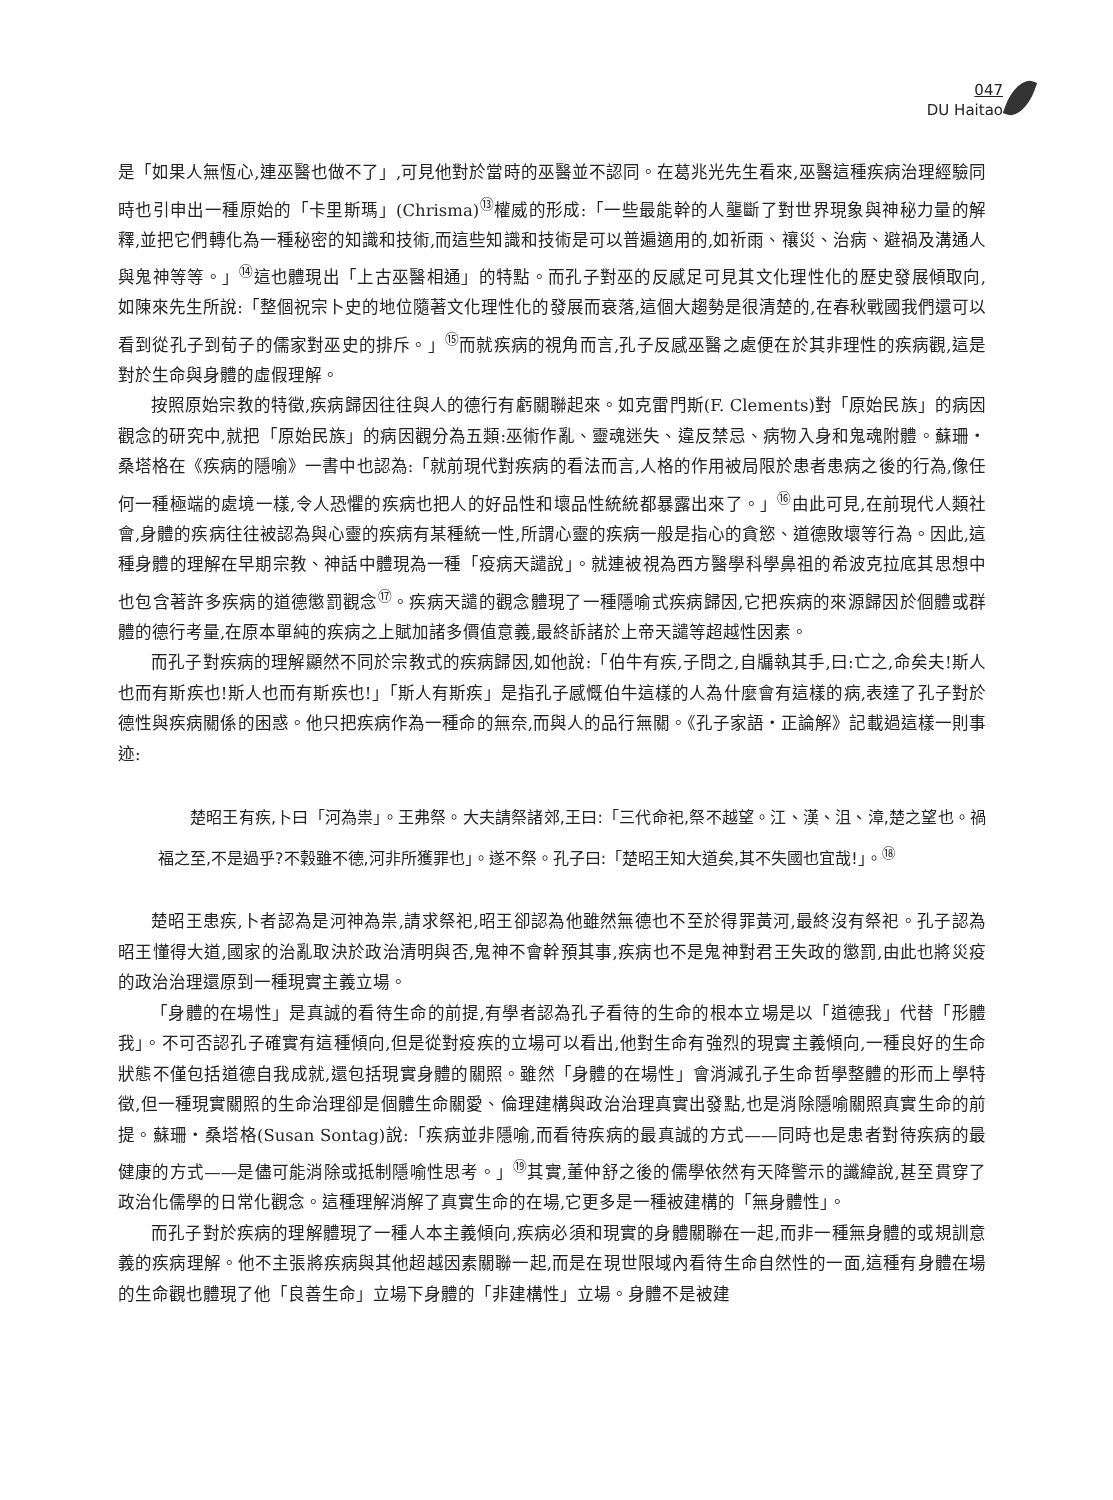047
DU Haitao
是「如果人無恆心,連巫醫也做不了」,可見他對於當時的巫醫並不認同。在葛兆光先生看來,巫醫這種疾病治理經驗同時也引申出一種原始的「卡里斯瑪」(Chrisma)<sup>⑬</sup>權威的形成:「一些最能幹的人壟斷了對世界現象與神秘力量的解釋,並把它們轉化為一種秘密的知識和技術,而這些知識和技術是可以普遍適用的,如祈雨、禳災、治病、避禍及溝通人與鬼神等等。」<sup>⑭</sup>這也體現出「上古巫醫相通」的特點。而孔子對巫的反感足可見其文化理性化的歷史發展傾取向,如陳來先生所說:「整個祝宗卜史的地位隨著文化理性化的發展而衰落,這個大趨勢是很清楚的,在春秋戰國我們還可以看到從孔子到荀子的儒家對巫史的排斥。」<sup>⑮</sup>而就疾病的視角而言,孔子反感巫醫之處便在於其非理性的疾病觀,這是對於生命與身體的虛假理解。
按照原始宗教的特徵,疾病歸因往往與人的德行有虧關聯起來。如克雷門斯(F. Clements)對「原始民族」的病因觀念的研究中,就把「原始民族」的病因觀分為五類:巫術作亂、靈魂迷失、違反禁忌、病物入身和鬼魂附體。蘇珊・桑塔格在《疾病的隱喻》一書中也認為:「就前現代對疾病的看法而言,人格的作用被局限於患者患病之後的行為,像任何一種極端的處境一樣,令人恐懼的疾病也把人的好品性和壞品性統統都暴露出來了。」<sup>⑯</sup>由此可見,在前現代人類社會,身體的疾病往往被認為與心靈的疾病有某種統一性,所謂心靈的疾病一般是指心的貪慾、道德敗壞等行為。因此,這種身體的理解在早期宗教、神話中體現為一種「疫病天譴說」。就連被視為西方醫學科學鼻祖的希波克拉底其思想中也包含著許多疾病的道德懲罰觀念<sup>⑰</sup>。疾病天譴的觀念體現了一種隱喻式疾病歸因,它把疾病的來源歸因於個體或群體的德行考量,在原本單純的疾病之上賦加諸多價值意義,最終訴諸於上帝天譴等超越性因素。
而孔子對疾病的理解顯然不同於宗教式的疾病歸因,如他說:「伯牛有疾,子問之,自牖執其手,曰:亡之,命矣夫!斯人也而有斯疾也!斯人也而有斯疾也!」「斯人有斯疾」是指孔子感慨伯牛這樣的人為什麼會有這樣的病,表達了孔子對於德性與疾病關係的困惑。他只把疾病作為一種命的無奈,而與人的品行無關。《孔子家語・正論解》記載過這樣一則事迹:
楚昭王有疾,卜曰「河為祟」。王弗祭。大夫請祭諸郊,王曰:「三代命祀,祭不越望。江、漢、沮、漳,楚之望也。禍福之至,不是過乎?不穀雖不德,河非所獲罪也」。遂不祭。孔子曰:「楚昭王知大道矣,其不失國也宜哉!」。<sup>⑱</sup>
楚昭王患疾,卜者認為是河神為祟,請求祭祀,昭王卻認為他雖然無德也不至於得罪黃河,最終沒有祭祀。孔子認為昭王懂得大道,國家的治亂取決於政治清明與否,鬼神不會幹預其事,疾病也不是鬼神對君王失政的懲罰,由此也將災疫的政治治理還原到一種現實主義立場。
「身體的在場性」是真誠的看待生命的前提,有學者認為孔子看待的生命的根本立場是以「道德我」代替「形體我」。不可否認孔子確實有這種傾向,但是從對疫疾的立場可以看出,他對生命有強烈的現實主義傾向,一種良好的生命狀態不僅包括道德自我成就,還包括現實身體的關照。雖然「身體的在場性」會消減孔子生命哲學整體的形而上學特徵,但一種現實關照的生命治理卻是個體生命關愛、倫理建構與政治治理真實出發點,也是消除隱喻關照真實生命的前提。蘇珊・桑塔格(Susan Sontag)說:「疾病並非隱喻,而看待疾病的最真誠的方式——同時也是患者對待疾病的最健康的方式——是儘可能消除或抵制隱喻性思考。」<sup>⑲</sup>其實,董仲舒之後的儒學依然有天降警示的讖緯說,甚至貫穿了政治化儒學的日常化觀念。這種理解消解了真實生命的在場,它更多是一種被建構的「無身體性」。
而孔子對於疾病的理解體現了一種人本主義傾向,疾病必須和現實的身體關聯在一起,而非一種無身體的或規訓意義的疾病理解。他不主張將疾病與其他超越因素關聯一起,而是在現世限域內看待生命自然性的一面,這種有身體在場的生命觀也體現了他「良善生命」立場下身體的「非建構性」立場。身體不是被建